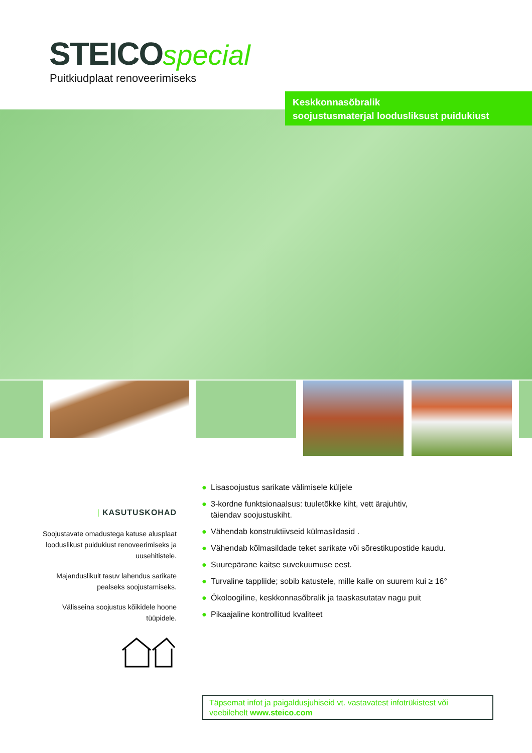STEICO special
Puitkiudplaat renoveerimiseks
Keskkonnasõbralik
soojustusmaterjal loodusliksust puidukiust
| KASUTUSKOHAD
Soojustavate omadustega katuse alusplaat looduslikust puidukiust renoveerimiseks ja uusehitistele.
Majanduslikult tasuv lahendus sarikate pealseks soojustamiseks.
Välisseina soojustus kõikidele hoone tüüpidele.
● Lisasoojustus sarikate välimisele küljele
● 3-kordne funktsionaalsus: tuuletõkke kiht, vett ärajuhtiv,
täiendav soojustuskiht.
● Vähendab konstruktiivseid külmasildasid .
● Vähendab kõlmasildade teket sarikate või sõrestikupostide kaudu.
● Suurepärane kaitse suvekuumuse eest.
● Turvaline tappliide; sobib katustele, mille kalle on suurem kui ≥ 16°
● Ökoloogiline, keskkonnasõbralik ja taaskasutatav nagu puit
● Pikaajaline kontrollitud kvaliteet
Täpsemat infot ja paigaldusjuhiseid vt. vastavatest infotrükistest või veebilehelt www.steico.com